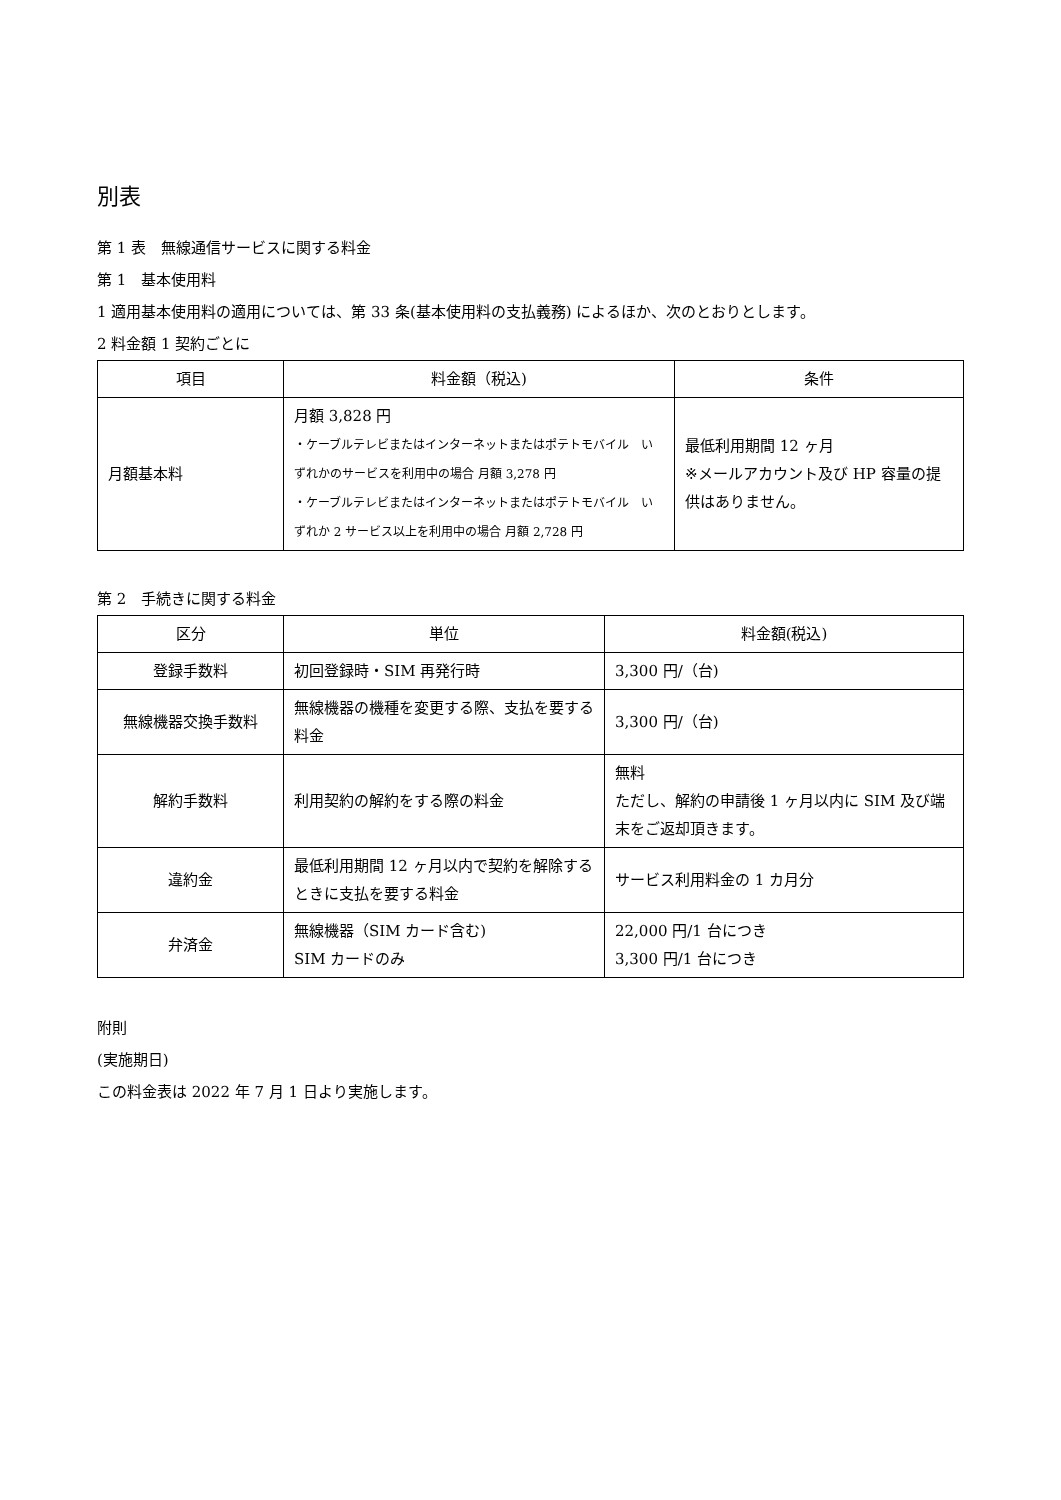別表
第 1 表　無線通信サービスに関する料金
第 1　基本使用料
1 適用基本使用料の適用については、第 33 条(基本使用料の支払義務) によるほか、次のとおりとします。
2 料金額 1 契約ごとに
| 項目 | 料金額（税込) | 条件 |
| --- | --- | --- |
| 月額基本料 | 月額 3,828 円 ・ケーブルテレビまたはインターネットまたはポテトモバイル いずれかのサービスを利用中の場合 月額 3,278 円 ・ケーブルテレビまたはインターネットまたはポテトモバイル いずれか 2 サービス以上を利用中の場合 月額 2,728 円 | 最低利用期間 12 ヶ月 ※メールアカウント及び HP 容量の提供はありません。 |
第 2　手続きに関する料金
| 区分 | 単位 | 料金額(税込) |
| --- | --- | --- |
| 登録手数料 | 初回登録時・SIM 再発行時 | 3,300 円/（台) |
| 無線機器交換手数料 | 無線機器の機種を変更する際、支払を要する料金 | 3,300 円/（台) |
| 解約手数料 | 利用契約の解約をする際の料金 | 無料 ただし、解約の申請後 1 ヶ月以内に SIM 及び端末をご返却頂きます。 |
| 違約金 | 最低利用期間 12 ヶ月以内で契約を解除するときに支払を要する料金 | サービス利用料金の 1 カ月分 |
| 弁済金 | 無線機器（SIM カード含む) SIM カードのみ | 22,000 円/1 台につき 3,300 円/1 台につき |
附則
(実施期日)
この料金表は 2022 年 7 月 1 日より実施します。